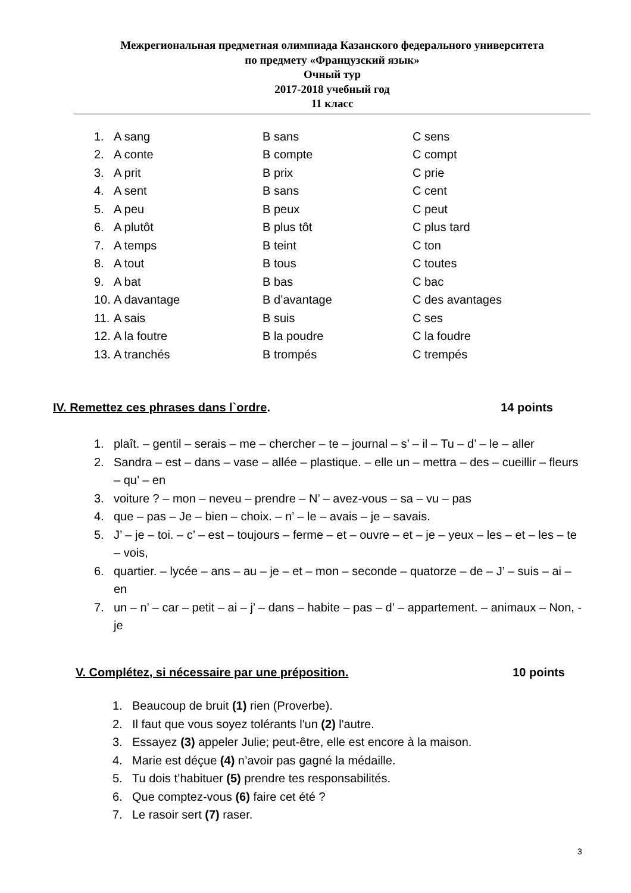Межрегиональная предметная олимпиада Казанского федерального университета
по предмету «Французский язык»
Очный тур
2017-2018 учебный год
11 класс
1. A sang B sans C sens
2. A conte B compte C compt
3. A prit B prix C prie
4. A sent B sans C cent
5. A peu B peux C peut
6. A plutôt B plus tôt C plus tard
7. A temps B teint C ton
8. A tout B tous C toutes
9. A bat B bas C bac
10. A davantage B d’avantage C des avantages
11. A sais B suis C ses
12. A la foutre B la poudre C la foudre
13. A tranchés B trompés C trempés
IV. Remettez ces phrases dans l`ordre. 14 points
1. plaît. – gentil – serais – me – chercher – te – journal – s’ – il – Tu – d’ – le – aller
2. Sandra – est – dans – vase – allée – plastique. – elle un – mettra – des – cueillir – fleurs – qu’ – en
3. voiture ? – mon – neveu – prendre – N’ – avez-vous – sa – vu – pas
4. que – pas – Je – bien – choix. – n’ – le – avais – je – savais.
5. J’ – je – toi. – c’ – est – toujours – ferme – et – ouvre – et – je – yeux – les – et – les – te – vois,
6. quartier. – lycée – ans – au – je – et – mon – seconde – quatorze – de – J’ – suis – ai – en
7. un – n’ – car – petit – ai – j’ – dans – habite – pas – d’ – appartement. – animaux – Non, - je
V. Complétez, si nécessaire par une préposition. 10 points
1. Beaucoup de bruit (1) rien (Proverbe).
2. Il faut que vous soyez tolérants l'un (2) l'autre.
3. Essayez (3) appeler Julie; peut-être, elle est encore à la maison.
4. Marie est déçue (4) n’avoir pas gagné la médaille.
5. Tu dois t’habituer (5) prendre tes responsabilités.
6. Que comptez-vous (6) faire cet été ?
7. Le rasoir sert (7) raser.
3